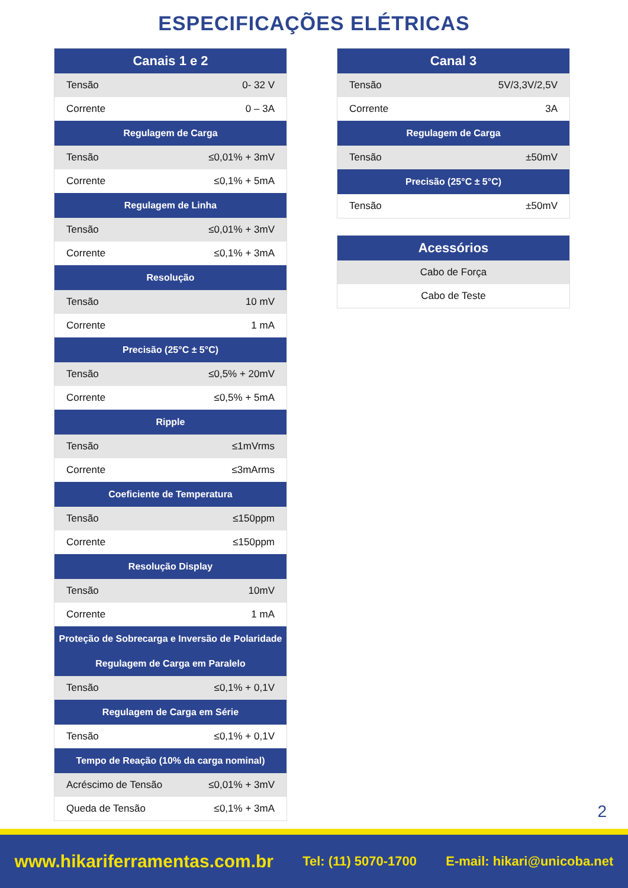ESPECIFICAÇÕES ELÉTRICAS
| Canais 1 e 2 | |
| --- | --- |
| Tensão | 0- 32 V |
| Corrente | 0 – 3A |
| Regulagem de Carga | |
| Tensão | ≤0,01% + 3mV |
| Corrente | ≤0,1% + 5mA |
| Regulagem de Linha | |
| Tensão | ≤0,01% + 3mV |
| Corrente | ≤0,1% + 3mA |
| Resolução | |
| Tensão | 10 mV |
| Corrente | 1 mA |
| Precisão (25°C ± 5°C) | |
| Tensão | ≤0,5% + 20mV |
| Corrente | ≤0,5% + 5mA |
| Ripple | |
| Tensão | ≤1mVrms |
| Corrente | ≤3mArms |
| Coeficiente de Temperatura | |
| Tensão | ≤150ppm |
| Corrente | ≤150ppm |
| Resolução Display | |
| Tensão | 10mV |
| Corrente | 1 mA |
| Proteção de Sobrecarga e Inversão de Polaridade | |
| Regulagem de Carga em Paralelo | |
| Tensão | ≤0,1% + 0,1V |
| Regulagem de Carga em Série | |
| Tensão | ≤0,1% + 0,1V |
| Tempo de Reação (10% da carga nominal) | |
| Acréscimo de Tensão | ≤0,01% + 3mV |
| Queda de Tensão | ≤0,1% + 3mA |
| Canal 3 | |
| --- | --- |
| Tensão | 5V/3,3V/2,5V |
| Corrente | 3A |
| Regulagem de Carga | |
| Tensão | ±50mV |
| Precisão (25°C ± 5°C) | |
| Tensão | ±50mV |
| Acessórios |
| --- |
| Cabo de Força |
| Cabo de Teste |
2
www.hikariferramentas.com.br Tel: (11) 5070-1700 E-mail: hikari@unicoba.net